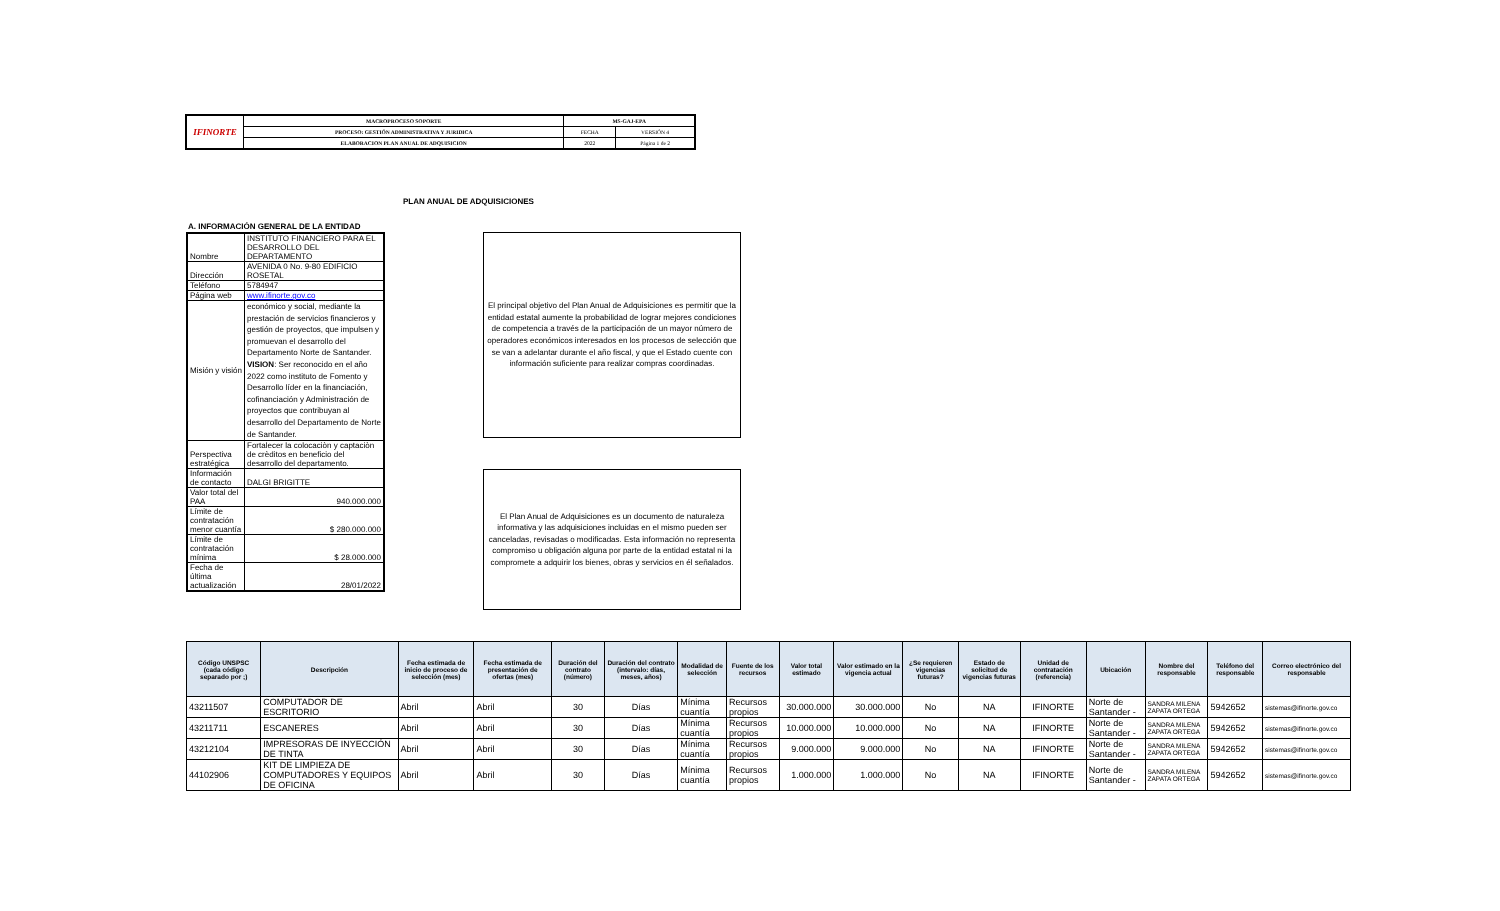| IFINORTE | MACROPROCESO SOPORTE | MS-GAJ-EPA | |
| | PROCESO: GESTIÓN ADMINISTRATIVA Y JURIDICA | FECHA | VERSIÓN 4 |
| | ELABORACION PLAN ANUAL DE ADQUISICION | 2022 | Página 1 de 2 |
PLAN ANUAL DE ADQUISICIONES
A. INFORMACIÓN GENERAL DE LA ENTIDAD
| Nombre | INSTITUTO FINANCIERO PARA EL DESARROLLO DEL DEPARTAMENTO |
| Dirección | AVENIDA 0 No. 9-80 EDIFICIO ROSETAL |
| Teléfono | 5784947 |
| Página web | www.ifinorte.gov.co |
| Misión y visión | económico y social, mediante la prestación de servicios financieros y gestión de proyectos, que impulsen y promuevan el desarrollo del Departamento Norte de Santander. VISION : Ser reconocido en el año 2022 como instituto de Fomento y Desarrollo líder en la financiación, cofinanciación y Administración de proyectos que contribuyan al desarrollo del Departamento de Norte de Santander. |
| Perspectiva estratégica | Fortalecer la colocaciòn y captaciòn de crèditos en beneficio del desarrollo del departamento. |
| Información de contacto | DALGI BRIGITTE |
| Valor total del PAA | 940.000.000 |
| Límite de contratación menor cuantía | $ 280.000.000 |
| Límite de contratación mínima | $ 28.000.000 |
| Fecha de última actualización | 28/01/2022 |
El principal objetivo del Plan Anual de Adquisiciones es permitir que la entidad estatal aumente la probabilidad de lograr mejores condiciones de competencia a través de la participación de un mayor número de operadores económicos interesados en los procesos de selección que se van a adelantar durante el año fiscal, y que el Estado cuente con información suficiente para realizar compras coordinadas.
El Plan Anual de Adquisiciones es un documento de naturaleza informativa y las adquisiciones incluidas en el mismo pueden ser canceladas, revisadas o modificadas. Esta información no representa compromiso u obligación alguna por parte de la entidad estatal ni la compromete a adquirir los bienes, obras y servicios en él señalados.
| Código UNSPSC (cada código separado por ;) | Descripción | Fecha estimada de inicio de proceso de selección (mes) | Fecha estimada de presentación de ofertas (mes) | Duración del contrato (número) | Duración del contrato (intervalo: días, meses, años) | Modalidad de selección | Fuente de los recursos | Valor total estimado | Valor estimado en la vigencia actual | ¿Se requieren vigencias futuras? | Estado de solicitud de vigencias futuras | Unidad de contratación (referencia) | Ubicación | Nombre del responsable | Teléfono del responsable | Correo electrónico del responsable |
| --- | --- | --- | --- | --- | --- | --- | --- | --- | --- | --- | --- | --- | --- | --- | --- | --- |
| 43211507 | COMPUTADOR DE ESCRITORIO | Abril | Abril | 30 | Días | Mínima cuantía | Recursos propios | 30.000.000 | 30.000.000 | No | NA | IFINORTE | Norte de Santander - | SANDRA MILENA ZAPATA ORTEGA | 5942652 | sistemas@ifinorte.gov.co |
| 43211711 | ESCANERES | Abril | Abril | 30 | Días | Mínima cuantía | Recursos propios | 10.000.000 | 10.000.000 | No | NA | IFINORTE | Norte de Santander - | SANDRA MILENA ZAPATA ORTEGA | 5942652 | sistemas@ifinorte.gov.co |
| 43212104 | IMPRESORAS DE INYECCIÓN DE TINTA | Abril | Abril | 30 | Días | Mínima cuantía | Recursos propios | 9.000.000 | 9.000.000 | No | NA | IFINORTE | Norte de Santander - | SANDRA MILENA ZAPATA ORTEGA | 5942652 | sistemas@ifinorte.gov.co |
| 44102906 | KIT DE LIMPIEZA DE COMPUTADORES Y EQUIPOS DE OFICINA | Abril | Abril | 30 | Días | Mínima cuantía | Recursos propios | 1.000.000 | 1.000.000 | No | NA | IFINORTE | Norte de Santander - | SANDRA MILENA ZAPATA ORTEGA | 5942652 | sistemas@ifinorte.gov.co |